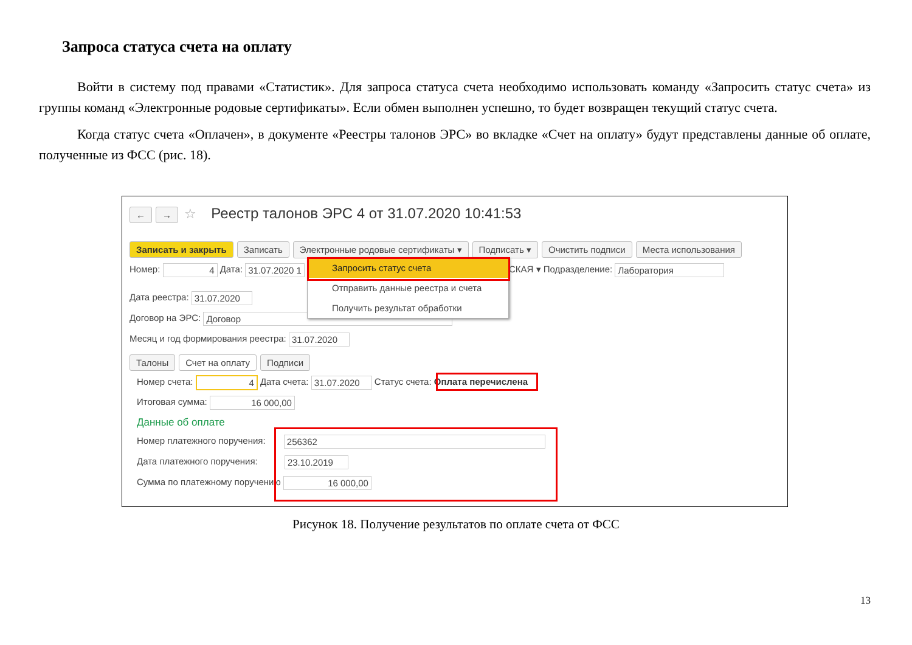Запроса статуса счета на оплату
Войти в систему под правами «Статистик». Для запроса статуса счета необходимо использовать команду «Запросить статус счета» из группы команд «Электронные родовые сертификаты». Если обмен выполнен успешно, то будет возвращен текущий статус счета.
Когда статус счета «Оплачен», в документе «Реестры талонов ЭРС» во вкладке «Счет на оплату» будут представлены данные об оплате, полученные из ФСС (рис. 18).
← → ☆ Реестр талонов ЭРС 4 от 31.07.2020 10:41:53
Записать и закрыть Записать Электронные родовые сертификаты ▾ Подписать ▾ Очистить подписи Места использования
Номер: 4 Дата: 31.07.2020 1 СКАЯ ▾ Подразделение: Лаборатория
Дата реестра: 31.07.2020
Договор на ЭРС: Договор
Месяц и год формирования реестра: 31.07.2020
Запросить статус счета
Отправить данные реестра и счета
Получить результат обработки
Талоны Счет на оплату Подписи
Номер счета: 4 Дата счета: 31.07.2020 Статус счета: Оплата перечислена
Итоговая сумма: 16 000,00
Данные об оплате
Номер платежного поручения: 256362
Дата платежного поручения: 23.10.2019
Сумма по платежному поручению 16 000,00
Рисунок 18. Получение результатов по оплате счета от ФСС
13